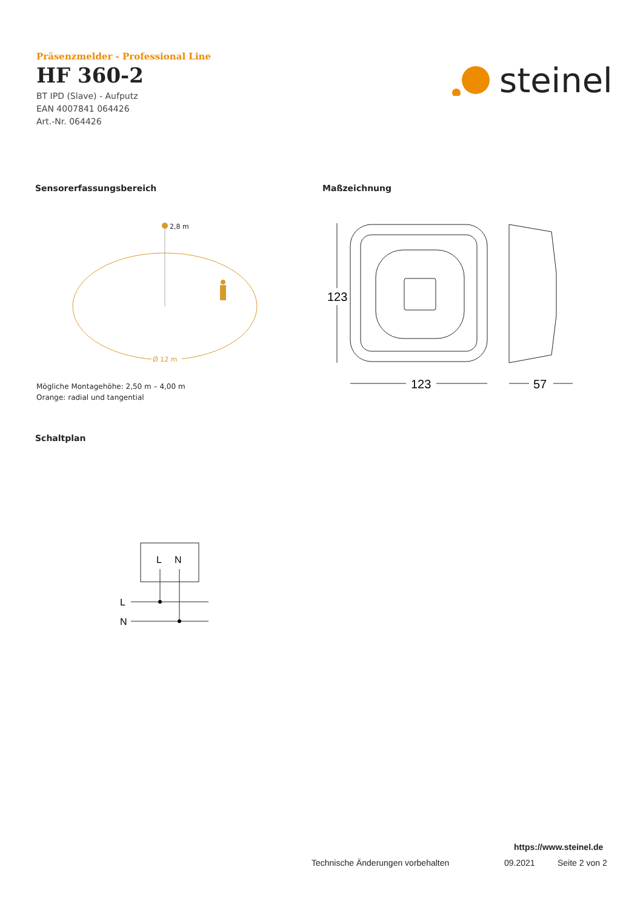Präsenzmelder - Professional Line
HF 360-2
BT IPD (Slave) - Aufputz
EAN 4007841 064426
Art.-Nr. 064426
steinel
Sensorerfassungsbereich Maßzeichnung
2,8 m
Ø 12 m
Mögliche Montagehöhe: 2,50 m – 4,00 m
Orange: radial und tangential
123
123
57
Schaltplan
L
N
L
N
https://www.steinel.de
Technische Änderungen vorbehalten
09.2021 Seite 2 von 2